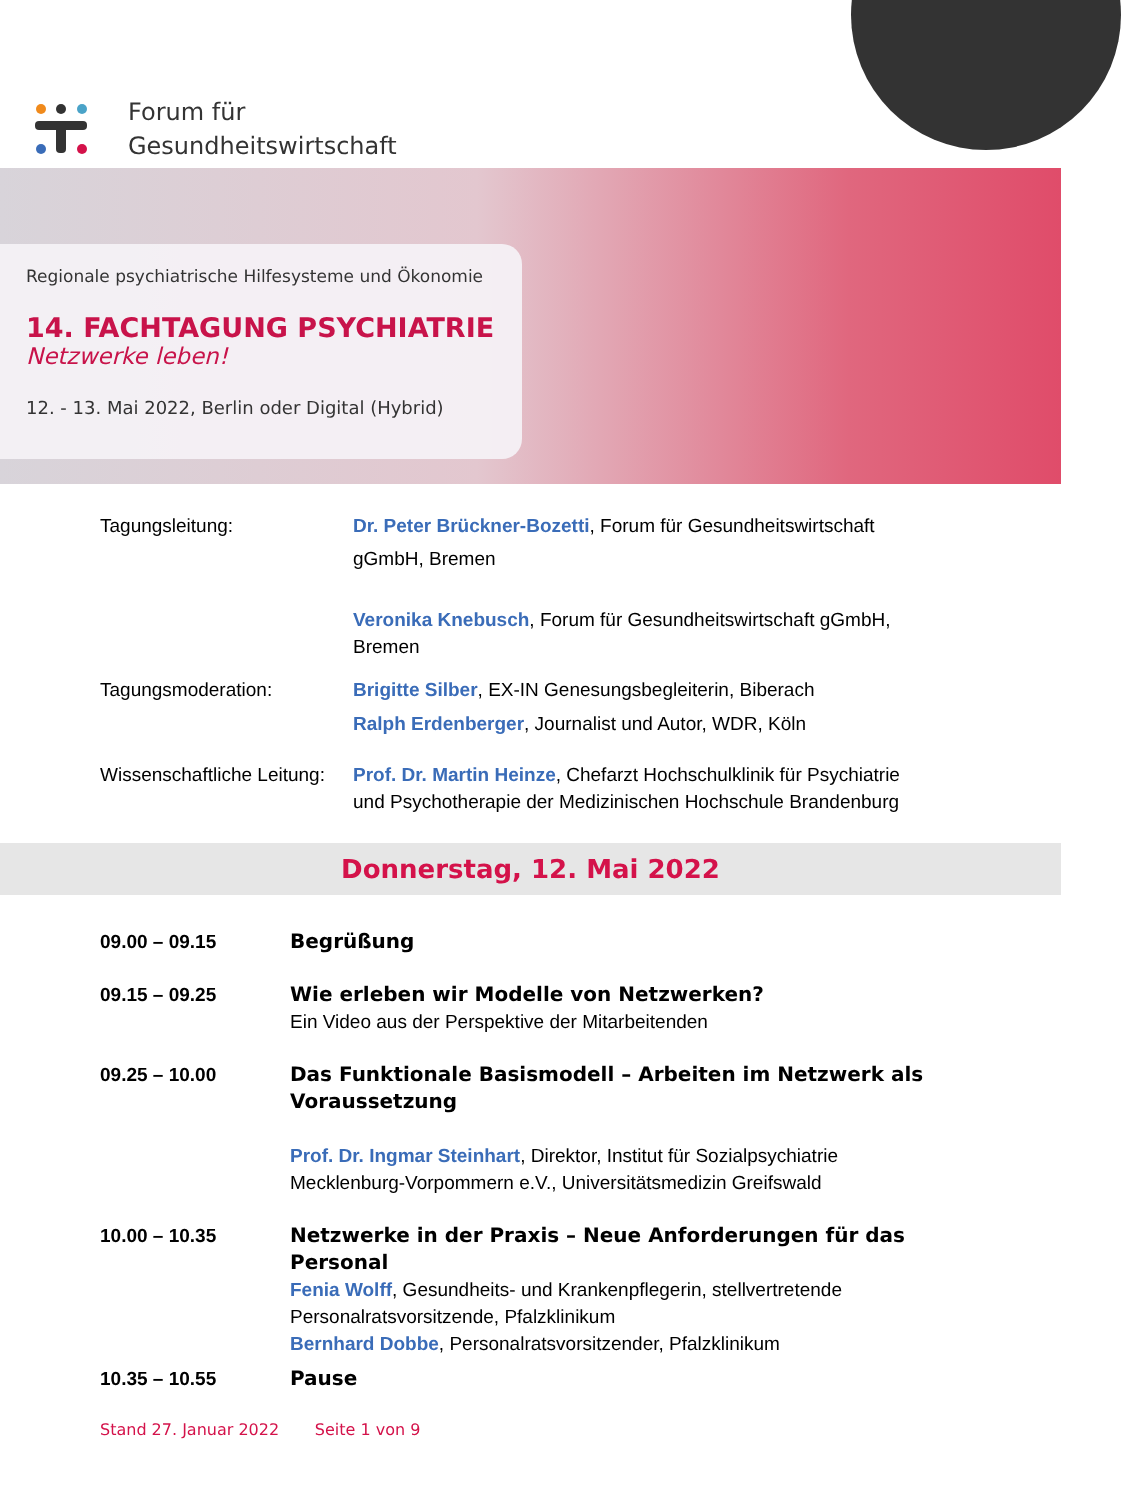Forum für
Gesundheitswirtschaft
Regionale psychiatrische Hilfesysteme und Ökonomie
14. FACHTAGUNG PSYCHIATRIE
Netzwerke leben!
12. - 13. Mai 2022, Berlin oder Digital (Hybrid)
Tagungsleitung: Dr. Peter Brückner-Bozetti, Forum für Gesundheitswirtschaft
gGmbH, Bremen
Veronika Knebusch, Forum für Gesundheitswirtschaft gGmbH, Bremen
Tagungsmoderation: Brigitte Silber, EX-IN Genesungsbegleiterin, Biberach
Ralph Erdenberger, Journalist und Autor, WDR, Köln
Wissenschaftliche Leitung:
Prof. Dr. Martin Heinze, Chefarzt Hochschulklinik für Psychiatrie und Psychotherapie der Medizinischen Hochschule Brandenburg
Donnerstag, 12. Mai 2022
09.00 – 09.15 Begrüßung
09.15 – 09.25 Wie erleben wir Modelle von Netzwerken?
Ein Video aus der Perspektive der Mitarbeitenden
09.25 – 10.00 Das Funktionale Basismodell – Arbeiten im Netzwerk als Voraussetzung
Prof. Dr. Ingmar Steinhart, Direktor, Institut für Sozialpsychiatrie Mecklenburg-Vorpommern e.V., Universitätsmedizin Greifswald
10.00 – 10.35 Netzwerke in der Praxis – Neue Anforderungen für das Personal
Fenia Wolff, Gesundheits- und Krankenpflegerin, stellvertretende Personalratsvorsitzende, Pfalzklinikum
Bernhard Dobbe, Personalratsvorsitzender, Pfalzklinikum
10.35 – 10.55 Pause
Stand 27. Januar 2022 Seite 1 von 9